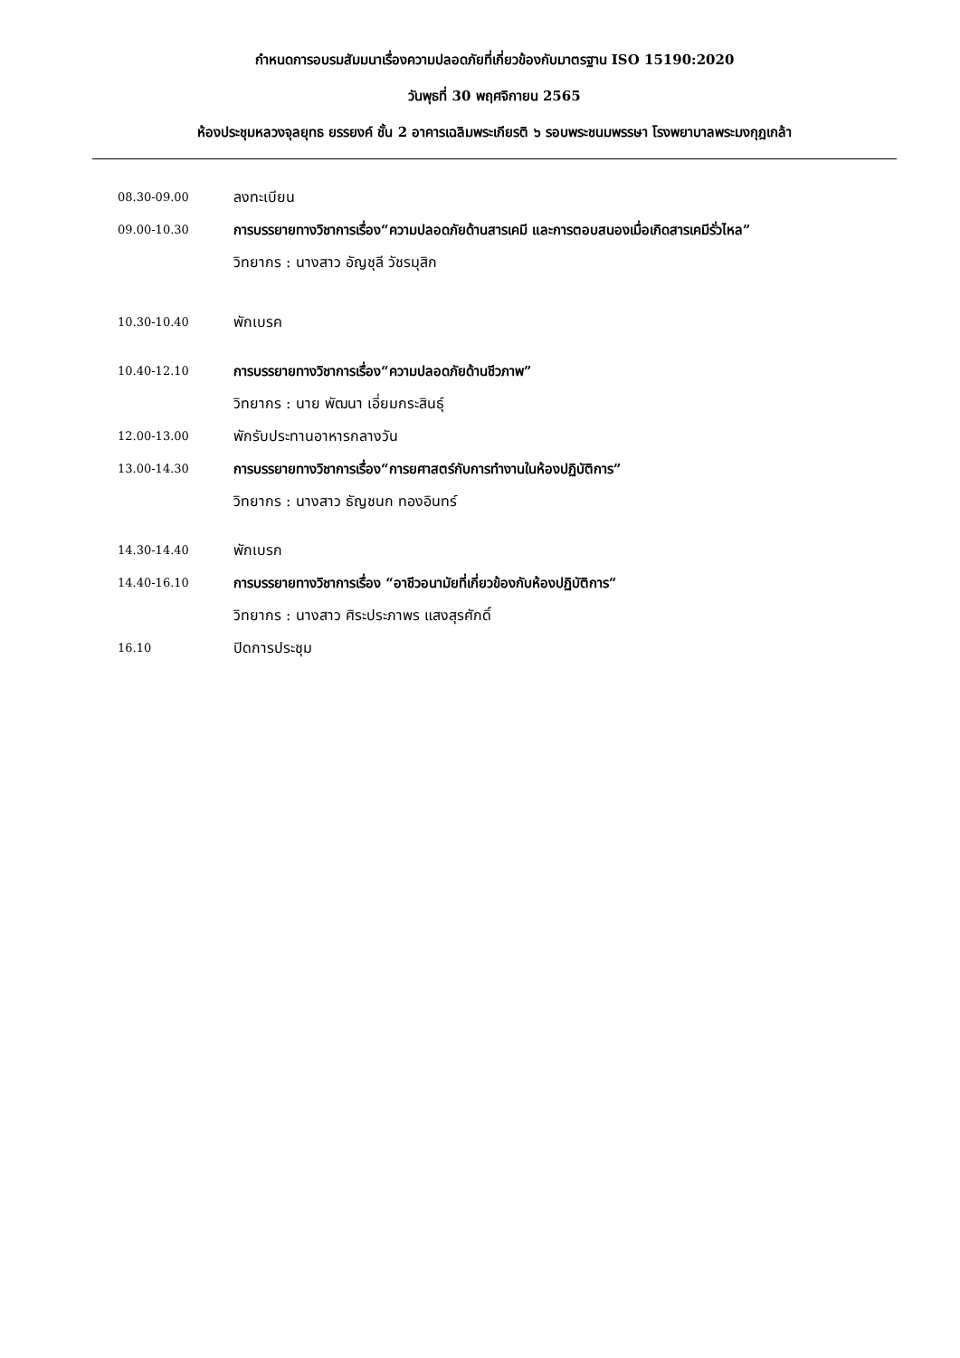กำหนดการอบรมสัมมนาเรื่องความปลอดภัยที่เกี่ยวข้องกับมาตรฐาน ISO 15190:2020
วันพุธที่ 30 พฤศจิกายน 2565
ห้องประชุมหลวงจุลยุทธ ยรรยงค์ ชั้น 2 อาคารเฉลิมพระเกียรติ ๖ รอบพระชนมพรรษา โรงพยาบาลพระมงกุฎเกล้า
08.30-09.00
ลงทะเบียน
09.00-10.30
การบรรยายทางวิชาการเรื่อง“ความปลอดภัยด้านสารเคมี และการตอบสนองเมื่อเกิดสารเคมีรั่วไหล”
วิทยากร : นางสาว อัญชุลี วัชรมุสิก
10.30-10.40
พักเบรค
10.40-12.10
การบรรยายทางวิชาการเรื่อง“ความปลอดภัยด้านชีวภาพ”
วิทยากร : นาย พัฒนา เอี่ยมกระสินธุ์
12.00-13.00
พักรับประทานอาหารกลางวัน
13.00-14.30
การบรรยายทางวิชาการเรื่อง“การยศาสตร์กับการทำงานในห้องปฏิบัติการ”
วิทยากร : นางสาว ธัญชนก ทองอินทร์
14.30-14.40
พักเบรก
14.40-16.10
การบรรยายทางวิชาการเรื่อง “อาชีวอนามัยที่เกี่ยวข้องกับห้องปฏิบัติการ”
วิทยากร : นางสาว ศิระประภาพร แสงสุรศักดิ์
16.10
ปิดการประชุม